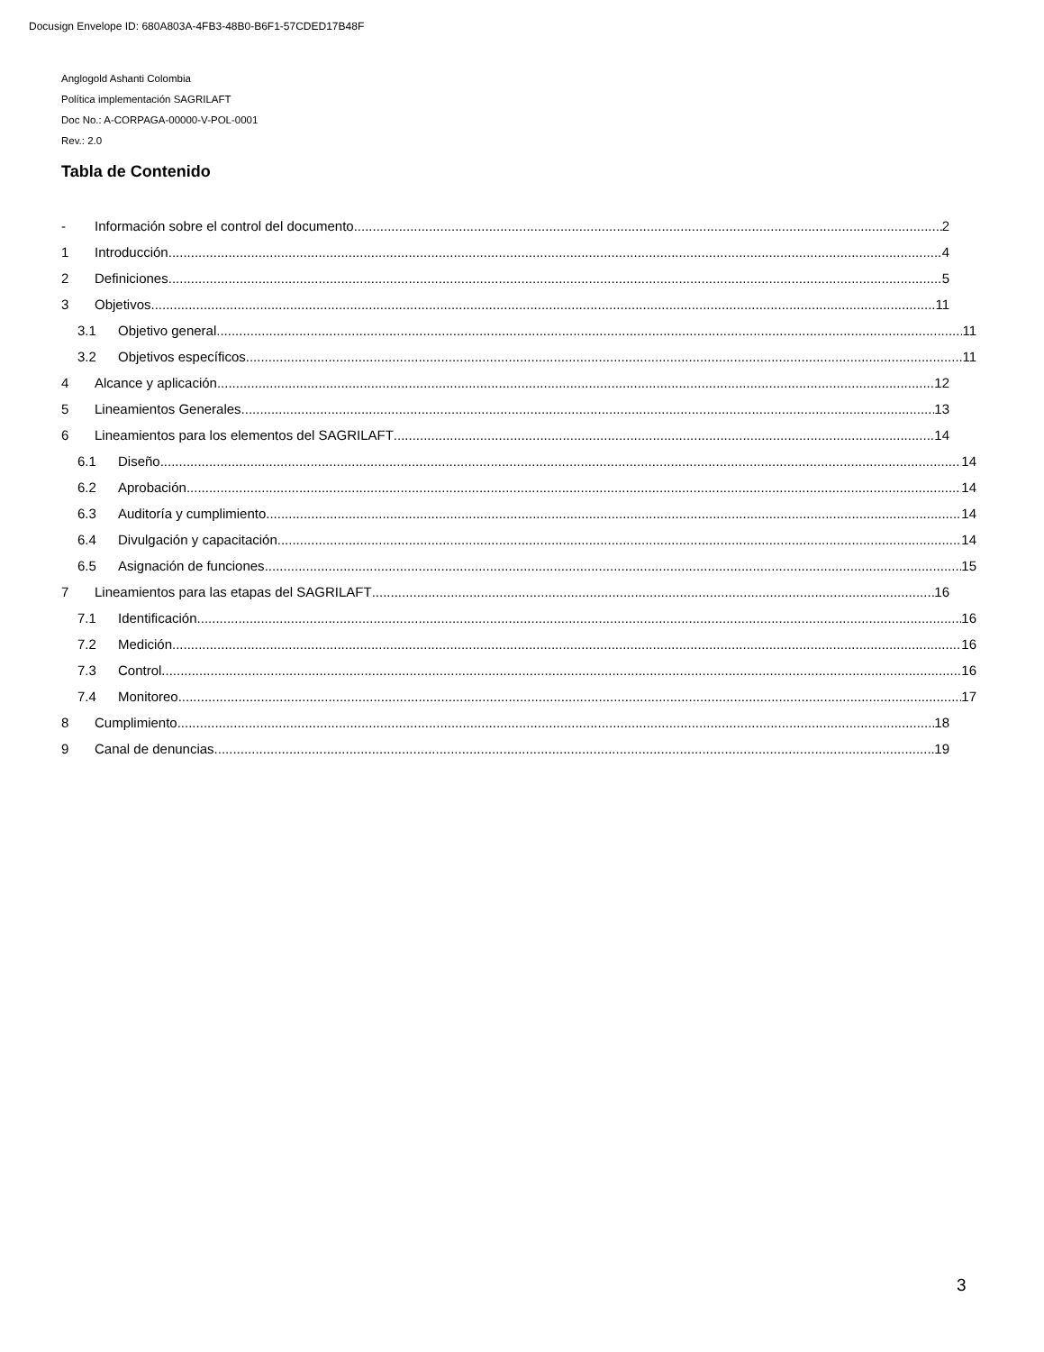Docusign Envelope ID: 680A803A-4FB3-48B0-B6F1-57CDED17B48F
Anglogold Ashanti Colombia
Política implementación SAGRILAFT
Doc No.: A-CORPAGA-00000-V-POL-0001
Rev.: 2.0
Tabla de Contenido
- Información sobre el control del documento 2
1 Introducción 4
2 Definiciones 5
3 Objetivos 11
3.1 Objetivo general 11
3.2 Objetivos específicos 11
4 Alcance y aplicación 12
5 Lineamientos Generales 13
6 Lineamientos para los elementos del SAGRILAFT 14
6.1 Diseño 14
6.2 Aprobación 14
6.3 Auditoría y cumplimiento 14
6.4 Divulgación y capacitación 14
6.5 Asignación de funciones 15
7 Lineamientos para las etapas del SAGRILAFT 16
7.1 Identificación 16
7.2 Medición 16
7.3 Control 16
7.4 Monitoreo 17
8 Cumplimiento 18
9 Canal de denuncias 19
3